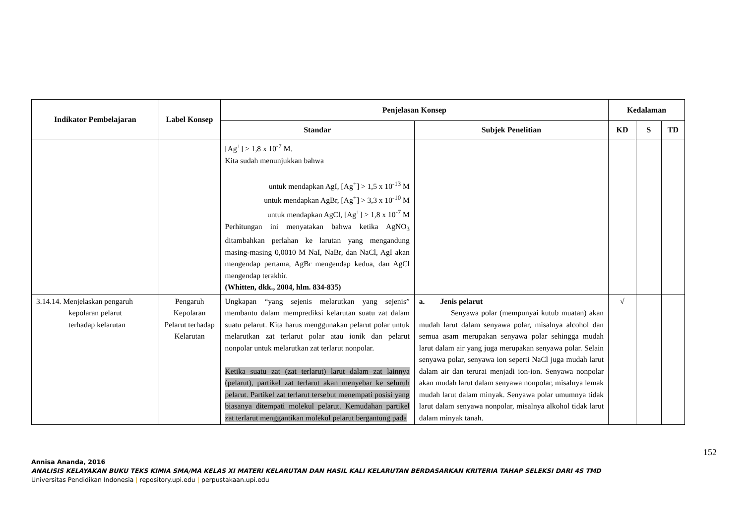| Indikator Pembelajaran | Label Konsep | Penjelasan Konsep | | Kedalaman | | |
| --- | --- | --- | --- | --- | --- | --- |
| | | Standar | Subjek Penelitian | KD | S | TD |
| | | [Ag<sup>+</sup>] > 1,8 x 10<sup>-7</sup> M. Kita sudah menunjukkan bahwa untuk mendapkan AgI, [Ag<sup>+</sup>] > 1,5 x 10<sup>-13</sup> M untuk mendapkan AgBr, [Ag<sup>+</sup>] > 3,3 x 10<sup>-10</sup> M untuk mendapkan AgCl, [Ag<sup>+</sup>] > 1,8 x 10<sup>-7</sup> M Perhitungan ini menyatakan bahwa ketika AgNO<sub>3</sub> ditambahkan perlahan ke larutan yang mengandung masing-masing 0,0010 M NaI, NaBr, dan NaCl, AgI akan mengendap pertama, AgBr mengendap kedua, dan AgCl mengendap terakhir. (Whitten, dkk., 2004, hlm. 834-835) | | | | |
| 3.14.14. Menjelaskan pengaruh kepolaran pelarut terhadap kelarutan | Pengaruh Kepolaran Pelarut terhadap Kelarutan | Ungkapan “yang sejenis melarutkan yang sejenis” membantu dalam memprediksi kelarutan suatu zat dalam suatu pelarut. Kita harus menggunakan pelarut polar untuk melarutkan zat terlarut polar atau ionik dan pelarut nonpolar untuk melarutkan zat terlarut nonpolar. Ketika suatu zat (zat terlarut) larut dalam zat lainnya (pelarut), partikel zat terlarut akan menyebar ke seluruh pelarut. Partikel zat terlarut tersebut menempati posisi yang biasanya ditempati molekul pelarut. Kemudahan partikel zat terlarut menggantikan molekul pelarut bergantung pada | a. Jenis pelarut Senyawa polar (mempunyai kutub muatan) akan mudah larut dalam senyawa polar, misalnya alcohol dan semua asam merupakan senyawa polar sehingga mudah larut dalam air yang juga merupakan senyawa polar. Selain senyawa polar, senyawa ion seperti NaCl juga mudah larut dalam air dan terurai menjadi ion-ion. Senyawa nonpolar akan mudah larut dalam senyawa nonpolar, misalnya lemak mudah larut dalam minyak. Senyawa polar umumnya tidak larut dalam senyawa nonpolar, misalnya alkohol tidak larut dalam minyak tanah. | √ | | |
152
Annisa Ananda, 2016
ANALISIS KELAYAKAN BUKU TEKS KIMIA SMA/MA KELAS XI MATERI KELARUTAN DAN HASIL KALI KELARUTAN BERDASARKAN KRITERIA TAHAP SELEKSI DARI 4S TMD
Universitas Pendidikan Indonesia | repository.upi.edu | perpustakaan.upi.edu